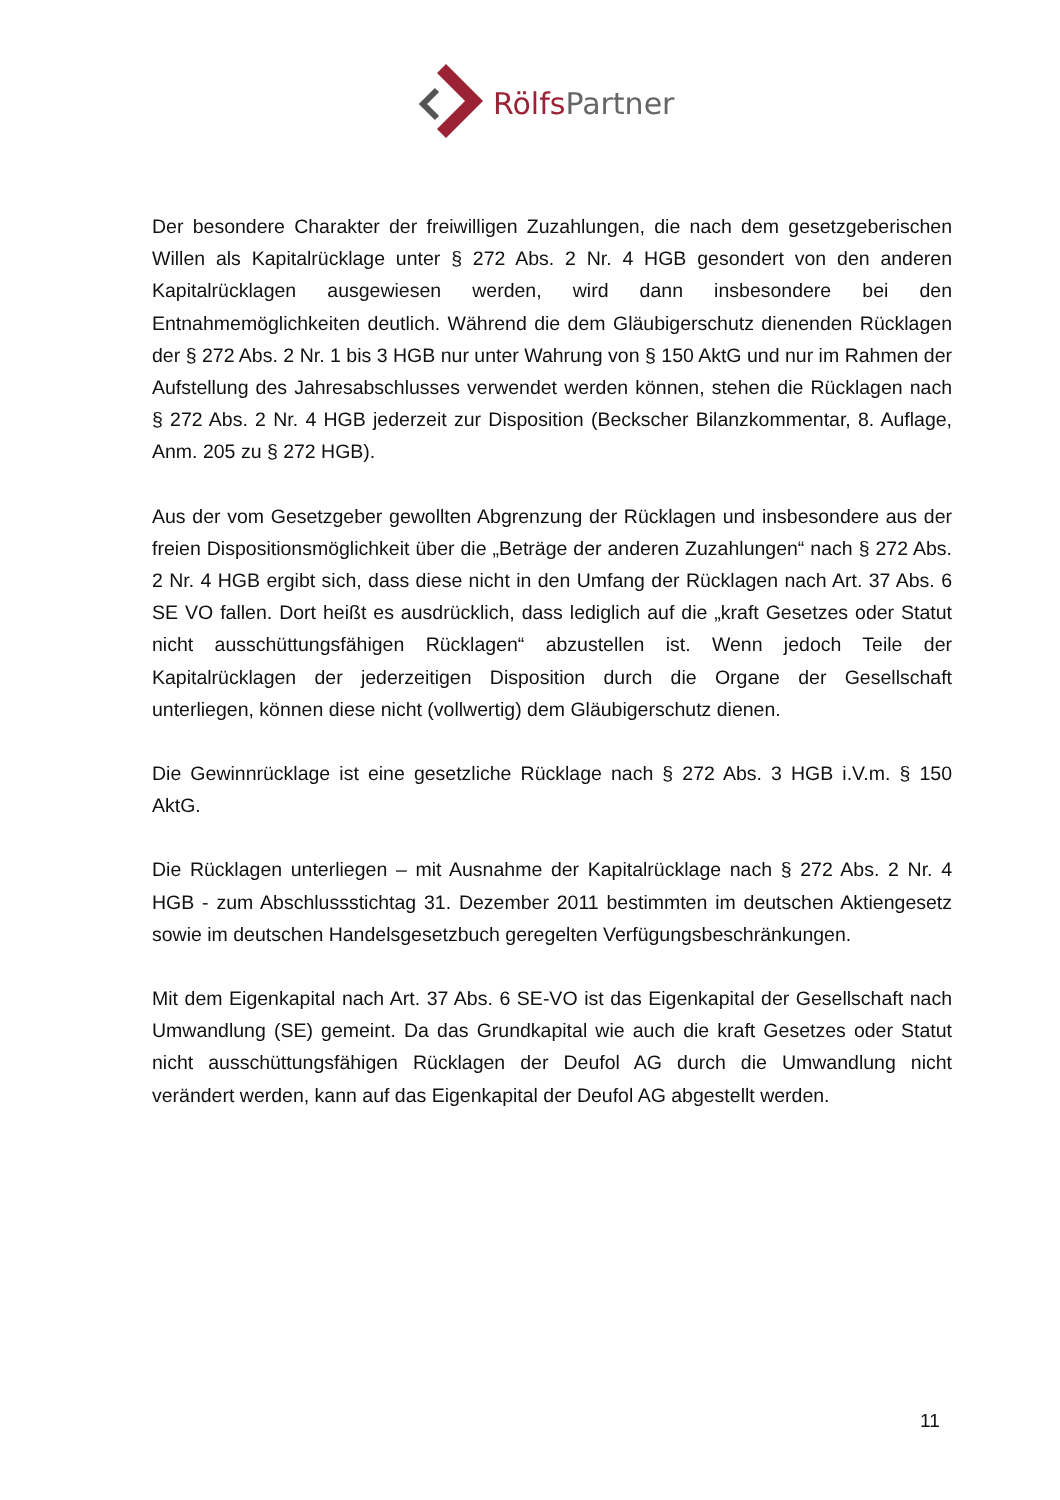RölfsPartner
Der besondere Charakter der freiwilligen Zuzahlungen, die nach dem gesetzgeberischen Willen als Kapitalrücklage unter § 272 Abs. 2 Nr. 4 HGB gesondert von den anderen Kapitalrücklagen ausgewiesen werden, wird dann insbesondere bei den Entnahmemöglichkeiten deutlich. Während die dem Gläubigerschutz dienenden Rücklagen der § 272 Abs. 2 Nr. 1 bis 3 HGB nur unter Wahrung von § 150 AktG und nur im Rahmen der Aufstellung des Jahresabschlusses verwendet werden können, stehen die Rücklagen nach § 272 Abs. 2 Nr. 4 HGB jederzeit zur Disposition (Beckscher Bilanzkommentar, 8. Auflage, Anm. 205 zu § 272 HGB).
Aus der vom Gesetzgeber gewollten Abgrenzung der Rücklagen und insbesondere aus der freien Dispositionsmöglichkeit über die „Beträge der anderen Zuzahlungen“ nach § 272 Abs. 2 Nr. 4 HGB ergibt sich, dass diese nicht in den Umfang der Rücklagen nach Art. 37 Abs. 6 SE VO fallen. Dort heißt es ausdrücklich, dass lediglich auf die „kraft Gesetzes oder Statut nicht ausschüttungsfähigen Rücklagen“ abzustellen ist. Wenn jedoch Teile der Kapitalrücklagen der jederzeitigen Disposition durch die Organe der Gesellschaft unterliegen, können diese nicht (vollwertig) dem Gläubigerschutz dienen.
Die Gewinnrücklage ist eine gesetzliche Rücklage nach § 272 Abs. 3 HGB i.V.m. § 150 AktG.
Die Rücklagen unterliegen – mit Ausnahme der Kapitalrücklage nach § 272 Abs. 2 Nr. 4 HGB - zum Abschlussstichtag 31. Dezember 2011 bestimmten im deutschen Aktiengesetz sowie im deutschen Handelsgesetzbuch geregelten Verfügungsbeschränkungen.
Mit dem Eigenkapital nach Art. 37 Abs. 6 SE-VO ist das Eigenkapital der Gesellschaft nach Umwandlung (SE) gemeint. Da das Grundkapital wie auch die kraft Gesetzes oder Statut nicht ausschüttungsfähigen Rücklagen der Deufol AG durch die Umwandlung nicht verändert werden, kann auf das Eigenkapital der Deufol AG abgestellt werden.
11